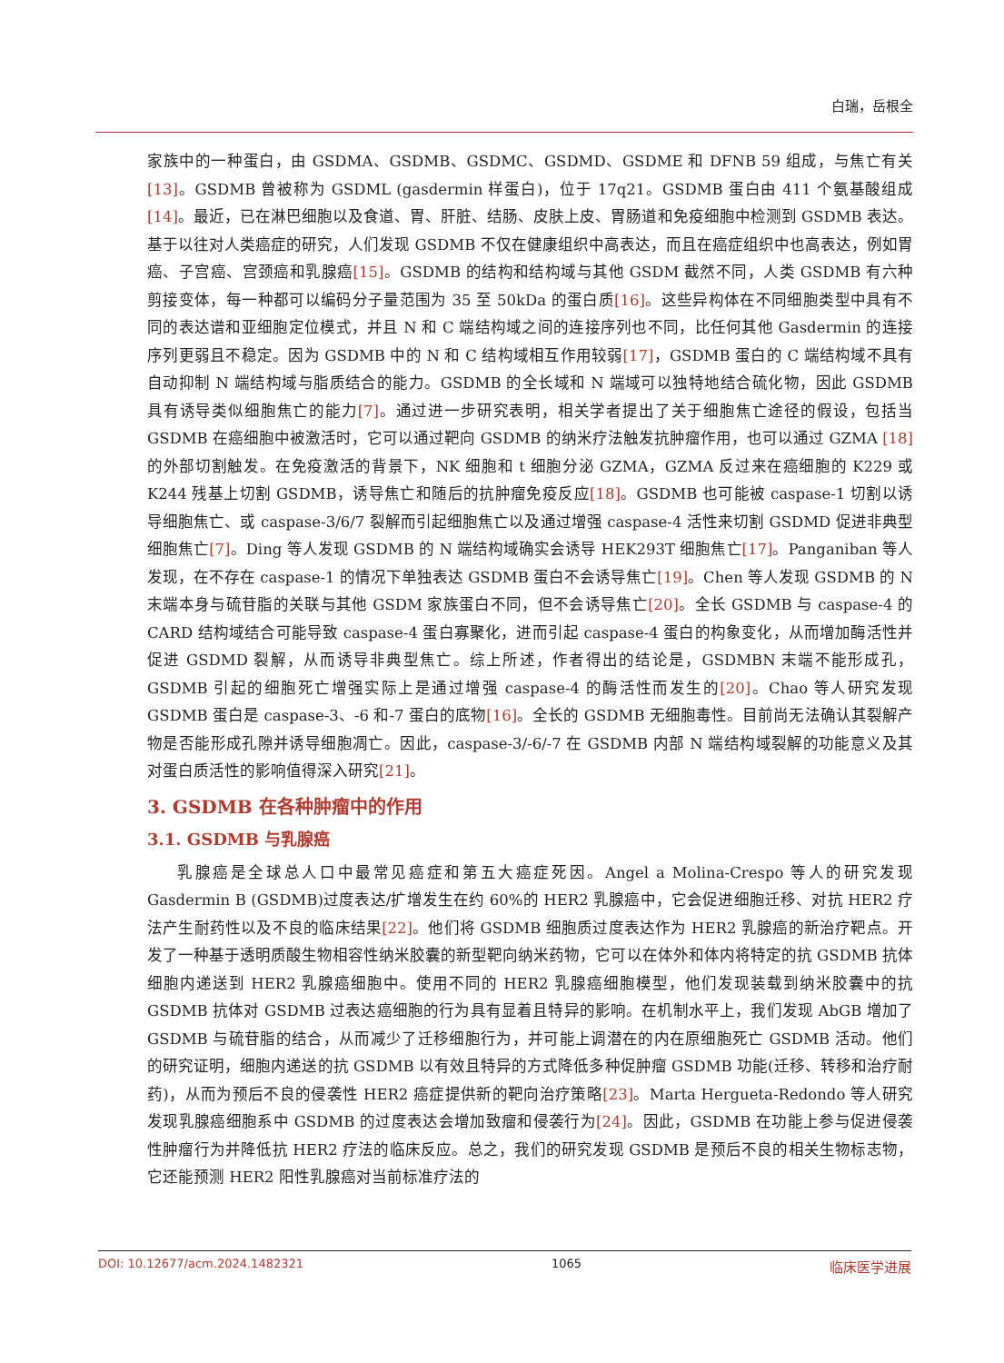白瑞，岳根全
家族中的一种蛋白，由 GSDMA、GSDMB、GSDMC、GSDMD、GSDME 和 DFNB 59 组成，与焦亡有关[13]。GSDMB 曾被称为 GSDML (gasdermin 样蛋白)，位于 17q21。GSDMB 蛋白由 411 个氨基酸组成[14]。最近，已在淋巴细胞以及食道、胃、肝脏、结肠、皮肤上皮、胃肠道和免疫细胞中检测到 GSDMB 表达。基于以往对人类癌症的研究，人们发现 GSDMB 不仅在健康组织中高表达，而且在癌症组织中也高表达，例如胃癌、子宫癌、宫颈癌和乳腺癌[15]。GSDMB 的结构和结构域与其他 GSDM 截然不同，人类 GSDMB 有六种剪接变体，每一种都可以编码分子量范围为 35 至 50kDa 的蛋白质[16]。这些异构体在不同细胞类型中具有不同的表达谱和亚细胞定位模式，并且 N 和 C 端结构域之间的连接序列也不同，比任何其他 Gasdermin 的连接序列更弱且不稳定。因为 GSDMB 中的 N 和 C 结构域相互作用较弱[17]，GSDMB 蛋白的 C 端结构域不具有自动抑制 N 端结构域与脂质结合的能力。GSDMB 的全长域和 N 端域可以独特地结合硫化物，因此 GSDMB 具有诱导类似细胞焦亡的能力[7]。通过进一步研究表明，相关学者提出了关于细胞焦亡途径的假设，包括当 GSDMB 在癌细胞中被激活时，它可以通过靶向 GSDMB 的纳米疗法触发抗肿瘤作用，也可以通过 GZMA [18] 的外部切割触发。在免疫激活的背景下，NK 细胞和 t 细胞分泌 GZMA，GZMA 反过来在癌细胞的 K229 或 K244 残基上切割 GSDMB，诱导焦亡和随后的抗肿瘤免疫反应[18]。GSDMB 也可能被 caspase-1 切割以诱导细胞焦亡、或 caspase-3/6/7 裂解而引起细胞焦亡以及通过增强 caspase-4 活性来切割 GSDMD 促进非典型细胞焦亡[7]。Ding 等人发现 GSDMB 的 N 端结构域确实会诱导 HEK293T 细胞焦亡[17]。Panganiban 等人发现，在不存在 caspase-1 的情况下单独表达 GSDMB 蛋白不会诱导焦亡[19]。Chen 等人发现 GSDMB 的 N 末端本身与硫苷脂的关联与其他 GSDM 家族蛋白不同，但不会诱导焦亡[20]。全长 GSDMB 与 caspase-4 的 CARD 结构域结合可能导致 caspase-4 蛋白寡聚化，进而引起 caspase-4 蛋白的构象变化，从而增加酶活性并促进 GSDMD 裂解，从而诱导非典型焦亡。综上所述，作者得出的结论是，GSDMBN 末端不能形成孔，GSDMB 引起的细胞死亡增强实际上是通过增强 caspase-4 的酶活性而发生的[20]。Chao 等人研究发现 GSDMB 蛋白是 caspase-3、-6 和-7 蛋白的底物[16]。全长的 GSDMB 无细胞毒性。目前尚无法确认其裂解产物是否能形成孔隙并诱导细胞凋亡。因此，caspase-3/-6/-7 在 GSDMB 内部 N 端结构域裂解的功能意义及其对蛋白质活性的影响值得深入研究[21]。
3. GSDMB 在各种肿瘤中的作用
3.1. GSDMB 与乳腺癌
乳腺癌是全球总人口中最常见癌症和第五大癌症死因。Angel a Molina-Crespo 等人的研究发现 Gasdermin B (GSDMB)过度表达/扩增发生在约 60%的 HER2 乳腺癌中，它会促进细胞迁移、对抗 HER2 疗法产生耐药性以及不良的临床结果[22]。他们将 GSDMB 细胞质过度表达作为 HER2 乳腺癌的新治疗靶点。开发了一种基于透明质酸生物相容性纳米胶囊的新型靶向纳米药物，它可以在体外和体内将特定的抗 GSDMB 抗体细胞内递送到 HER2 乳腺癌细胞中。使用不同的 HER2 乳腺癌细胞模型，他们发现装载到纳米胶囊中的抗 GSDMB 抗体对 GSDMB 过表达癌细胞的行为具有显着且特异的影响。在机制水平上，我们发现 AbGB 增加了 GSDMB 与硫苷脂的结合，从而减少了迁移细胞行为，并可能上调潜在的内在原细胞死亡 GSDMB 活动。他们的研究证明，细胞内递送的抗 GSDMB 以有效且特异的方式降低多种促肿瘤 GSDMB 功能(迁移、转移和治疗耐药)，从而为预后不良的侵袭性 HER2 癌症提供新的靶向治疗策略[23]。Marta Hergueta-Redondo 等人研究发现乳腺癌细胞系中 GSDMB 的过度表达会增加致瘤和侵袭行为[24]。因此，GSDMB 在功能上参与促进侵袭性肿瘤行为并降低抗 HER2 疗法的临床反应。总之，我们的研究发现 GSDMB 是预后不良的相关生物标志物，它还能预测 HER2 阳性乳腺癌对当前标准疗法的
DOI: 10.12677/acm.2024.1482321 1065 临床医学进展